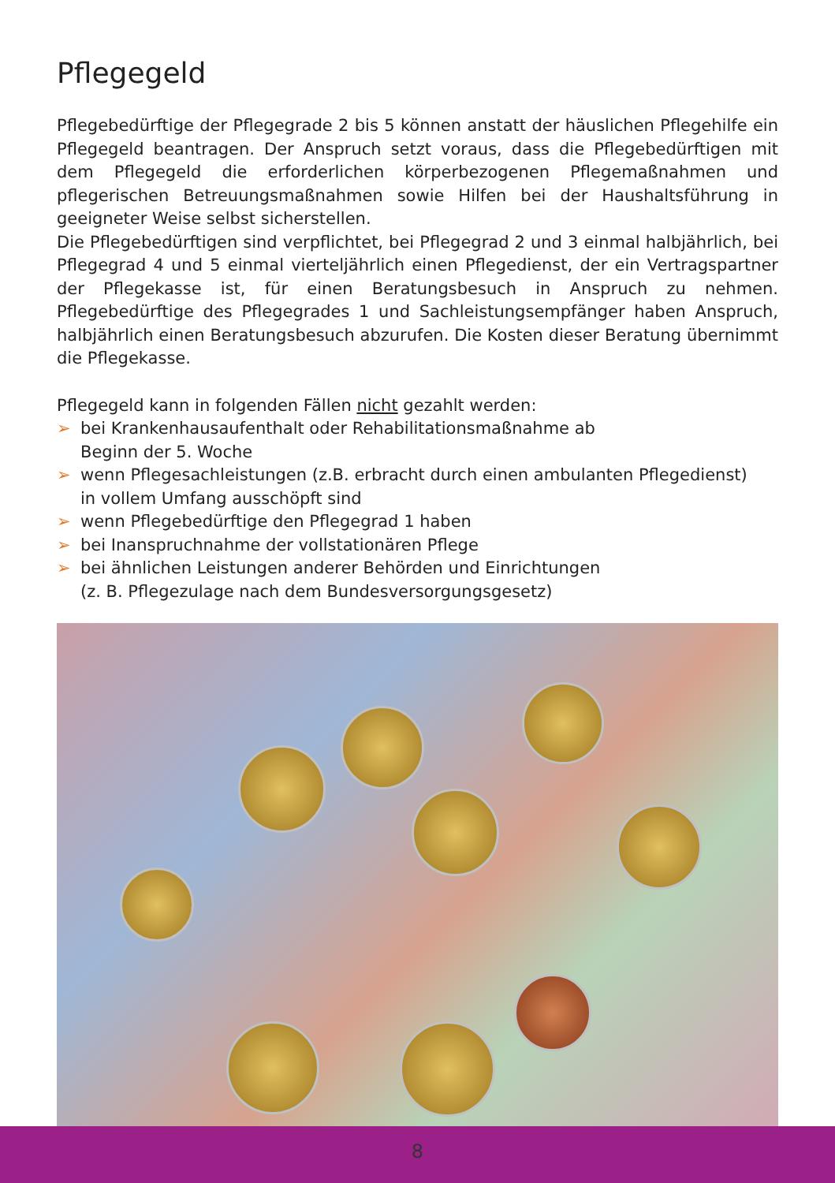Pflegegeld
Pflegebedürftige der Pflegegrade 2 bis 5 können anstatt der häuslichen Pflegehilfe ein Pflegegeld beantragen. Der Anspruch setzt voraus, dass die Pflegebedürftigen mit dem Pflegegeld die erforderlichen körperbezogenen Pflegemaßnahmen und pflegerischen Betreuungsmaßnahmen sowie Hilfen bei der Haushaltsführung in geeigneter Weise selbst sicherstellen.
Die Pflegebedürftigen sind verpflichtet, bei Pflegegrad 2 und 3 einmal halbjährlich, bei Pflegegrad 4 und 5 einmal vierteljährlich einen Pflegedienst, der ein Vertragspartner der Pflegekasse ist, für einen Beratungsbesuch in Anspruch zu nehmen. Pflegebedürftige des Pflegegrades 1 und Sachleistungsempfänger haben Anspruch, halbjährlich einen Beratungsbesuch abzurufen. Die Kosten dieser Beratung übernimmt die Pflegekasse.
Pflegegeld kann in folgenden Fällen nicht gezahlt werden:
➢ bei Krankenhausaufenthalt oder Rehabilitationsmaßnahme ab
Beginn der 5. Woche
➢ wenn Pflegesachleistungen (z.B. erbracht durch einen ambulanten Pflegedienst)
in vollem Umfang ausschöpft sind
➢ wenn Pflegebedürftige den Pflegegrad 1 haben
➢ bei Inanspruchnahme der vollstationären Pflege
➢ bei ähnlichen Leistungen anderer Behörden und Einrichtungen
(z. B. Pflegezulage nach dem Bundesversorgungsgesetz)
8